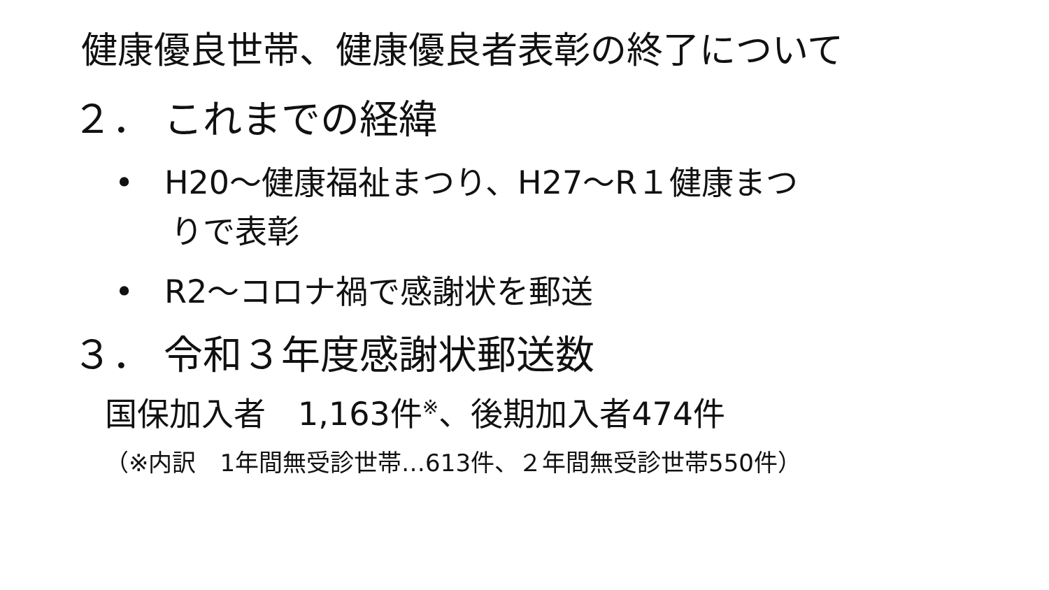健康優良世帯、健康優良者表彰の終了について
２． これまでの経緯
• H20～健康福祉まつり、H27～R１健康まつ
りで表彰
• R2～コロナ禍で感謝状を郵送
３． 令和３年度感謝状郵送数
国保加入者　1,163件<sup>※</sup>、後期加入者474件
（※内訳　1年間無受診世帯…613件、２年間無受診世帯550件）